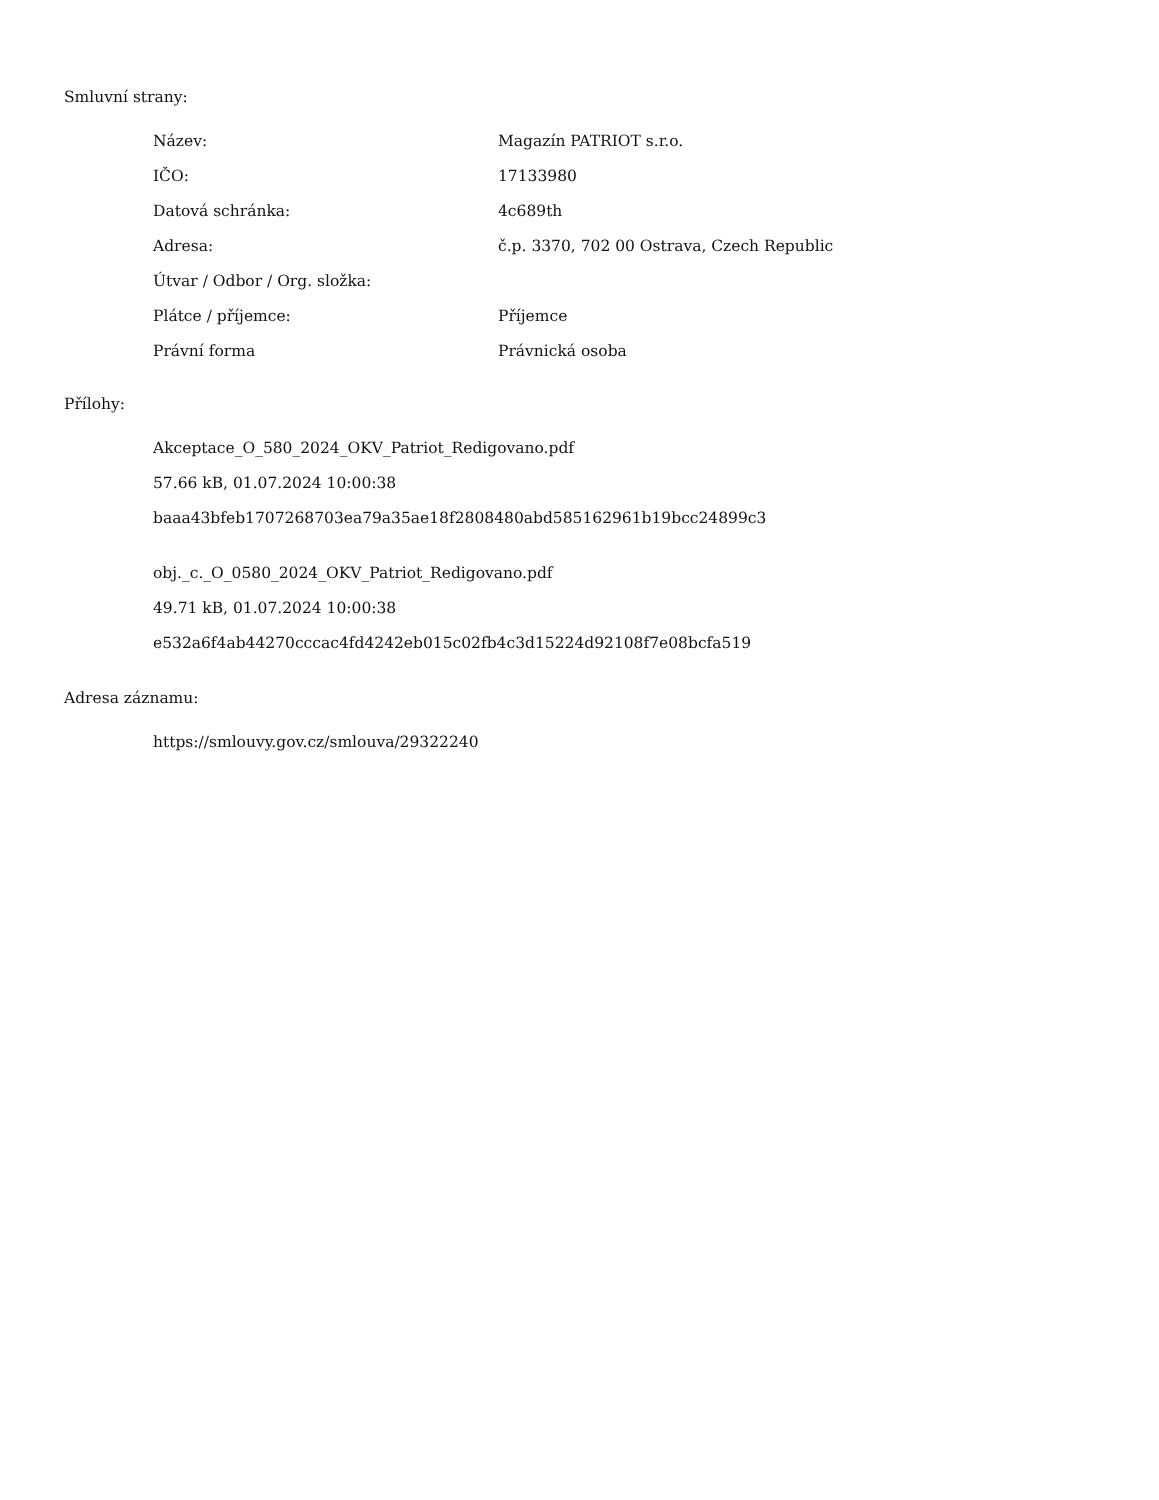Smluvní strany:
| Název: | Magazín PATRIOT s.r.o. |
| IČO: | 17133980 |
| Datová schránka: | 4c689th |
| Adresa: | č.p. 3370, 702 00 Ostrava, Czech Republic |
| Útvar / Odbor / Org. složka: | |
| Plátce / příjemce: | Příjemce |
| Právní forma | Právnická osoba |
Přílohy:
Akceptace_O_580_2024_OKV_Patriot_Redigovano.pdf
57.66 kB, 01.07.2024 10:00:38
baaa43bfeb1707268703ea79a35ae18f2808480abd585162961b19bcc24899c3
obj._c._O_0580_2024_OKV_Patriot_Redigovano.pdf
49.71 kB, 01.07.2024 10:00:38
e532a6f4ab44270cccac4fd4242eb015c02fb4c3d15224d92108f7e08bcfa519
Adresa záznamu:
https://smlouvy.gov.cz/smlouva/29322240